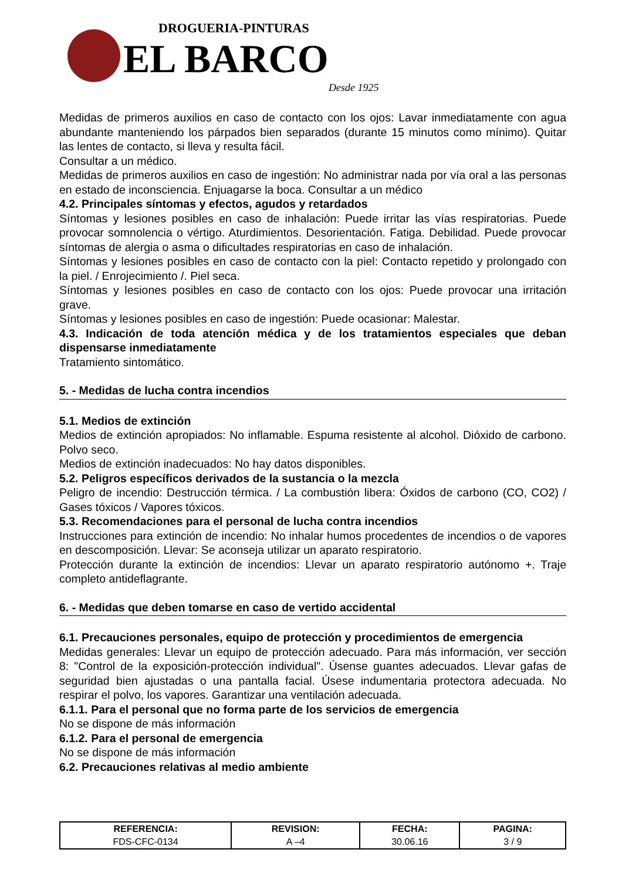DROGUERIA-PINTURAS
EL BARCO
Desde 1925
Medidas de primeros auxilios en caso de contacto con los ojos: Lavar inmediatamente con agua abundante manteniendo los párpados bien separados (durante 15 minutos como mínimo). Quitar las lentes de contacto, si lleva y resulta fácil.
Consultar a un médico.
Medidas de primeros auxilios en caso de ingestión: No administrar nada por vía oral a las personas en estado de inconsciencia. Enjuagarse la boca. Consultar a un médico
4.2. Principales síntomas y efectos, agudos y retardados
Síntomas y lesiones posibles en caso de inhalación: Puede irritar las vías respiratorias. Puede provocar somnolencia o vértigo. Aturdimientos. Desorientación. Fatiga. Debilidad. Puede provocar síntomas de alergia o asma o dificultades respiratorias en caso de inhalación.
Síntomas y lesiones posibles en caso de contacto con la piel: Contacto repetido y prolongado con la piel. / Enrojecimiento /. Piel seca.
Síntomas y lesiones posibles en caso de contacto con los ojos: Puede provocar una irritación grave.
Síntomas y lesiones posibles en caso de ingestión: Puede ocasionar: Malestar.
4.3. Indicación de toda atención médica y de los tratamientos especiales que deban dispensarse inmediatamente
Tratamiento sintomático.
5. - Medidas de lucha contra incendios
5.1. Medios de extinción
Medios de extinción apropiados: No inflamable. Espuma resistente al alcohol. Dióxido de carbono. Polvo seco.
Medios de extinción inadecuados: No hay datos disponibles.
5.2. Peligros específicos derivados de la sustancia o la mezcla
Peligro de incendio: Destrucción térmica. / La combustión libera: Óxidos de carbono (CO, CO2) / Gases tóxicos / Vapores tóxicos.
5.3. Recomendaciones para el personal de lucha contra incendios
Instrucciones para extinción de incendio: No inhalar humos procedentes de incendios o de vapores en descomposición. Llevar: Se aconseja utilizar un aparato respiratorio.
Protección durante la extinción de incendios: Llevar un aparato respiratorio autónomo +. Traje completo antideflagrante.
6. - Medidas que deben tomarse en caso de vertido accidental
6.1. Precauciones personales, equipo de protección y procedimientos de emergencia
Medidas generales: Llevar un equipo de protección adecuado. Para más información, ver sección 8: "Control de la exposición-protección individual". Úsense guantes adecuados. Llevar gafas de seguridad bien ajustadas o una pantalla facial. Úsese indumentaria protectora adecuada. No respirar el polvo, los vapores. Garantizar una ventilación adecuada.
6.1.1. Para el personal que no forma parte de los servicios de emergencia
No se dispone de más información
6.1.2. Para el personal de emergencia
No se dispone de más información
6.2. Precauciones relativas al medio ambiente
| REFERENCIA: | REVISION: | FECHA: | PAGINA: |
| --- | --- | --- | --- |
| FDS-CFC-0134 | A –4 | 30.06.16 | 3 / 9 |